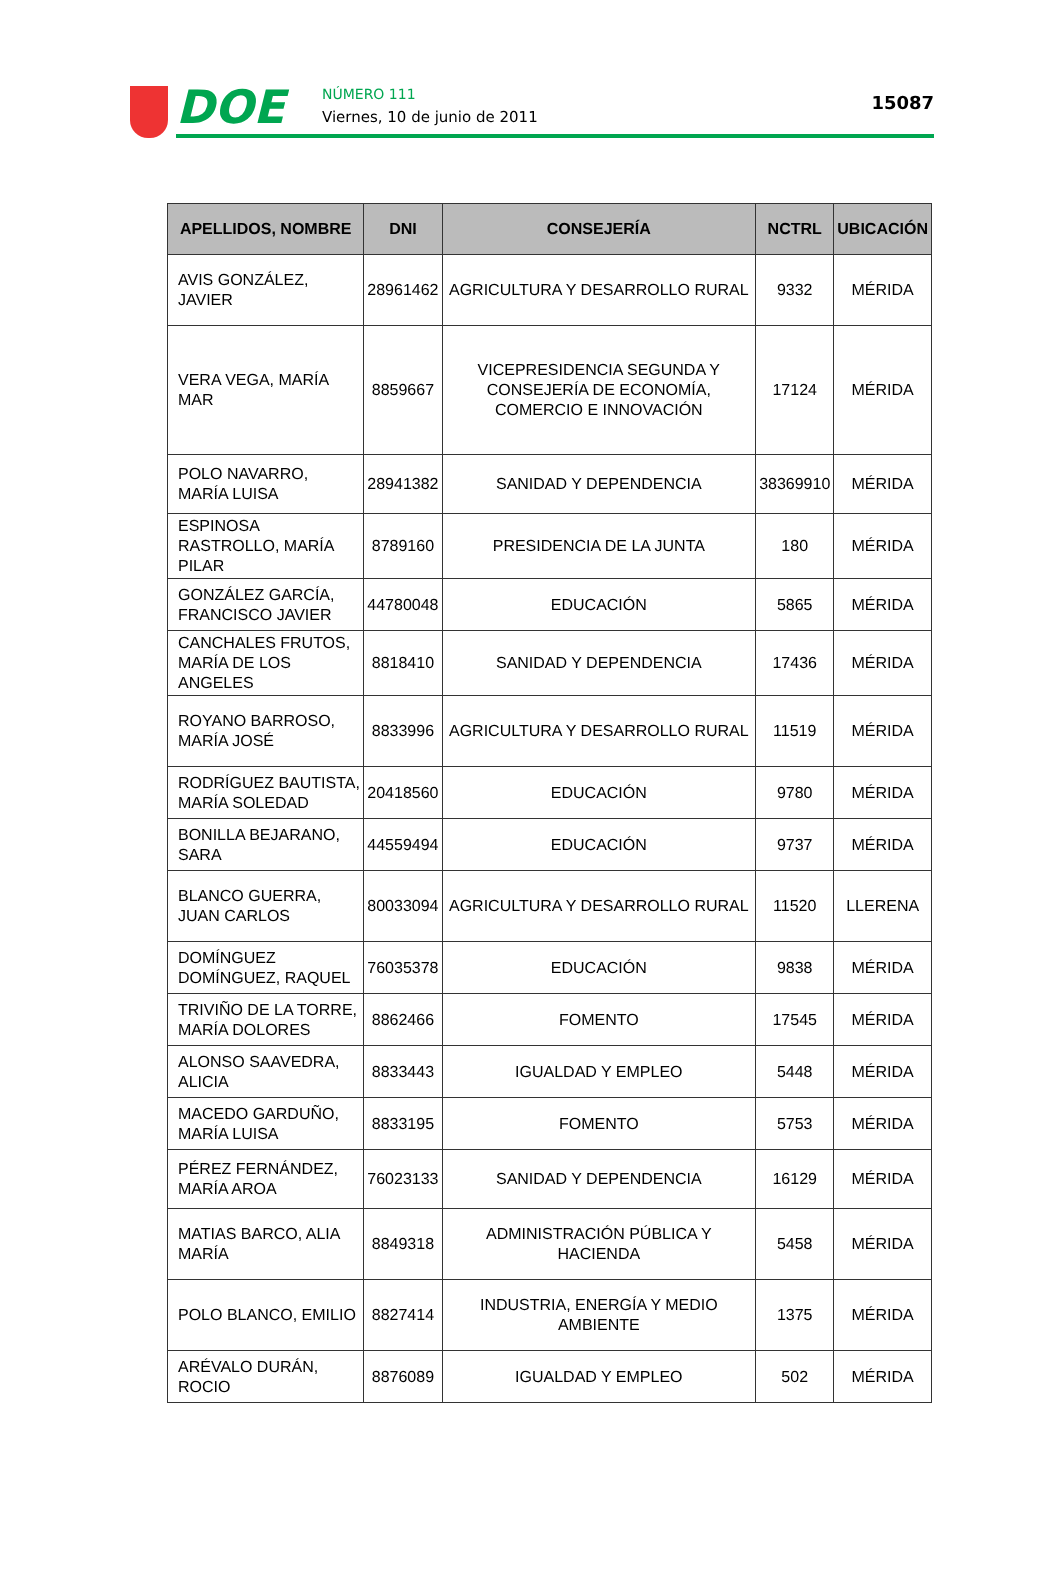DOE NÚMERO 111
Viernes, 10 de junio de 2011
15087
| APELLIDOS, NOMBRE | DNI | CONSEJERÍA | NCTRL | UBICACIÓN |
| --- | --- | --- | --- | --- |
| AVIS GONZÁLEZ, JAVIER | 28961462 | AGRICULTURA Y DESARROLLO RURAL | 9332 | MÉRIDA |
| VERA VEGA, MARÍA MAR | 8859667 | VICEPRESIDENCIA SEGUNDA Y CONSEJERÍA DE ECONOMÍA, COMERCIO E INNOVACIÓN | 17124 | MÉRIDA |
| POLO NAVARRO, MARÍA LUISA | 28941382 | SANIDAD Y DEPENDENCIA | 38369910 | MÉRIDA |
| ESPINOSA RASTROLLO, MARÍA PILAR | 8789160 | PRESIDENCIA DE LA JUNTA | 180 | MÉRIDA |
| GONZÁLEZ GARCÍA, FRANCISCO JAVIER | 44780048 | EDUCACIÓN | 5865 | MÉRIDA |
| CANCHALES FRUTOS, MARÍA DE LOS ANGELES | 8818410 | SANIDAD Y DEPENDENCIA | 17436 | MÉRIDA |
| ROYANO BARROSO, MARÍA JOSÉ | 8833996 | AGRICULTURA Y DESARROLLO RURAL | 11519 | MÉRIDA |
| RODRÍGUEZ BAUTISTA, MARÍA SOLEDAD | 20418560 | EDUCACIÓN | 9780 | MÉRIDA |
| BONILLA BEJARANO, SARA | 44559494 | EDUCACIÓN | 9737 | MÉRIDA |
| BLANCO GUERRA, JUAN CARLOS | 80033094 | AGRICULTURA Y DESARROLLO RURAL | 11520 | LLERENA |
| DOMÍNGUEZ DOMÍNGUEZ, RAQUEL | 76035378 | EDUCACIÓN | 9838 | MÉRIDA |
| TRIVIÑO DE LA TORRE, MARÍA DOLORES | 8862466 | FOMENTO | 17545 | MÉRIDA |
| ALONSO SAAVEDRA, ALICIA | 8833443 | IGUALDAD Y EMPLEO | 5448 | MÉRIDA |
| MACEDO GARDUÑO, MARÍA LUISA | 8833195 | FOMENTO | 5753 | MÉRIDA |
| PÉREZ FERNÁNDEZ, MARÍA AROA | 76023133 | SANIDAD Y DEPENDENCIA | 16129 | MÉRIDA |
| MATIAS BARCO, ALIA MARÍA | 8849318 | ADMINISTRACIÓN PÚBLICA Y HACIENDA | 5458 | MÉRIDA |
| POLO BLANCO, EMILIO | 8827414 | INDUSTRIA, ENERGÍA Y MEDIO AMBIENTE | 1375 | MÉRIDA |
| ARÉVALO DURÁN, ROCIO | 8876089 | IGUALDAD Y EMPLEO | 502 | MÉRIDA |